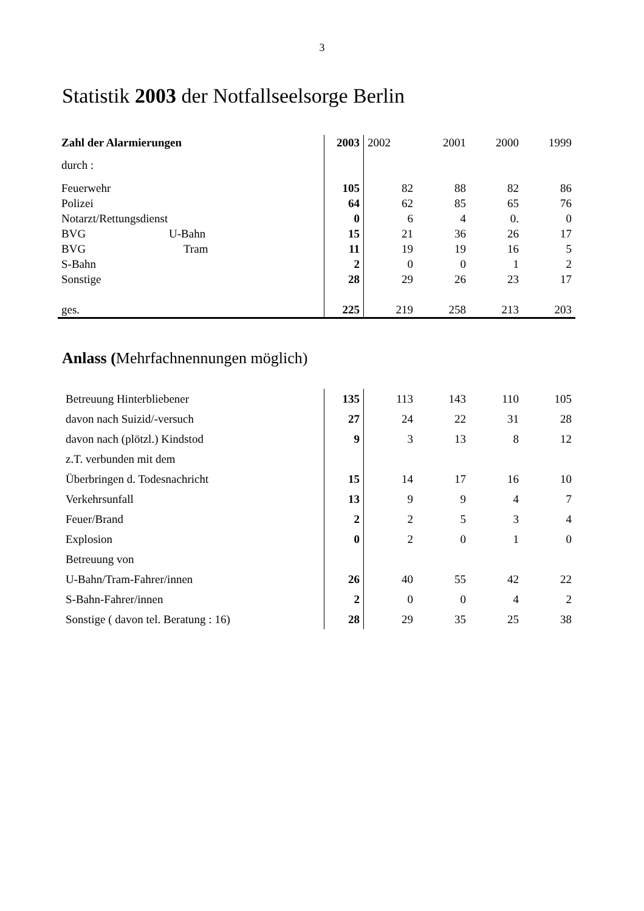3
Statistik 2003 der Notfallseelsorge Berlin
| Zahl der Alarmierungen | | 2003 | 2002 | 2001 | 2000 | 1999 |
| durch : | | | | | | |
| Feuerwehr | | 105 | 82 | 88 | 82 | 86 |
| Polizei | | 64 | 62 | 85 | 65 | 76 |
| Notarzt/Rettungsdienst | | 0 | 6 | 4 | 0. | 0 |
| BVG | U-Bahn | 15 | 21 | 36 | 26 | 17 |
| BVG | Tram | 11 | 19 | 19 | 16 | 5 |
| S-Bahn | | 2 | 0 | 0 | 1 | 2 |
| Sonstige | | 28 | 29 | 26 | 23 | 17 |
| ges. | | 225 | 219 | 258 | 213 | 203 |
Anlass (Mehrfachnennungen möglich)
| Betreuung Hinterbliebener | 135 | 113 | 143 | 110 | 105 |
| davon nach Suizid/-versuch | 27 | 24 | 22 | 31 | 28 |
| davon nach (plötzl.) Kindstod | 9 | 3 | 13 | 8 | 12 |
| z.T. verbunden mit dem | | | | | |
| Überbringen d. Todesnachricht | 15 | 14 | 17 | 16 | 10 |
| Verkehrsunfall | 13 | 9 | 9 | 4 | 7 |
| Feuer/Brand | 2 | 2 | 5 | 3 | 4 |
| Explosion | 0 | 2 | 0 | 1 | 0 |
| Betreuung von | | | | | |
| U-Bahn/Tram-Fahrer/innen | 26 | 40 | 55 | 42 | 22 |
| S-Bahn-Fahrer/innen | 2 | 0 | 0 | 4 | 2 |
| Sonstige ( davon tel. Beratung : 16) | 28 | 29 | 35 | 25 | 38 |